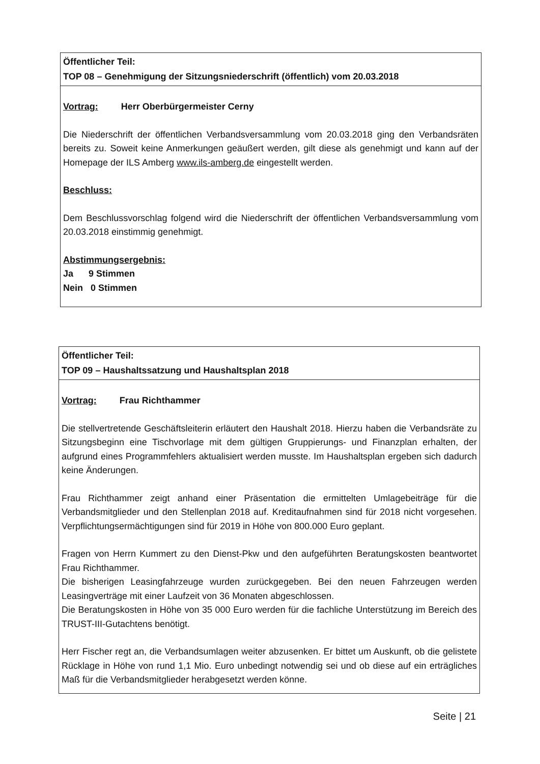Öffentlicher Teil:
TOP 08 – Genehmigung der Sitzungsniederschrift (öffentlich) vom 20.03.2018
Vortrag: Herr Oberbürgermeister Cerny
Die Niederschrift der öffentlichen Verbandsversammlung vom 20.03.2018 ging den Verbands­räten bereits zu. Soweit keine Anmerkungen geäußert werden, gilt diese als genehmigt und kann auf der Homepage der ILS Amberg www.ils-amberg.de eingestellt werden.
Beschluss:
Dem Beschlussvorschlag folgend wird die Niederschrift der öffentlichen Verbandsver­sammlung vom 20.03.2018 einstimmig genehmigt.
Abstimmungsergebnis:
Ja 9 Stimmen
Nein 0 Stimmen
Öffentlicher Teil:
TOP 09 – Haushaltssatzung und Haushaltsplan 2018
Vortrag: Frau Richthammer
Die stellvertretende Geschäftsleiterin erläutert den Haushalt 2018. Hierzu haben die Ver­bandsräte zu Sitzungsbeginn eine Tischvorlage mit dem gültigen Gruppierungs- und Finanz­plan erhalten, der aufgrund eines Programmfehlers aktualisiert werden musste. Im Haushalts­plan ergeben sich dadurch keine Änderungen.
Frau Richthammer zeigt anhand einer Präsentation die ermittelten Umlagebeiträge für die Verbandsmitglieder und den Stellenplan 2018 auf. Kreditaufnahmen sind für 2018 nicht vorgesehen. Verpflichtungsermächtigungen sind für 2019 in Höhe von 800.000 Euro geplant.
Fragen von Herrn Kummert zu den Dienst-Pkw und den aufgeführten Beratungskosten beantwortet Frau Richthammer.
Die bisherigen Leasingfahrzeuge wurden zurückgegeben. Bei den neuen Fahrzeugen werden Leasingverträge mit einer Laufzeit von 36 Monaten abgeschlossen.
Die Beratungskosten in Höhe von 35 000 Euro werden für die fachliche Unterstützung im Bereich des TRUST-III-Gutachtens benötigt.
Herr Fischer regt an, die Verbandsumlagen weiter abzusenken. Er bittet um Auskunft, ob die gelistete Rücklage in Höhe von rund 1,1 Mio. Euro unbedingt notwendig sei und ob diese auf ein erträgliches Maß für die Verbandsmitglieder herabgesetzt werden könne.
Seite | 21